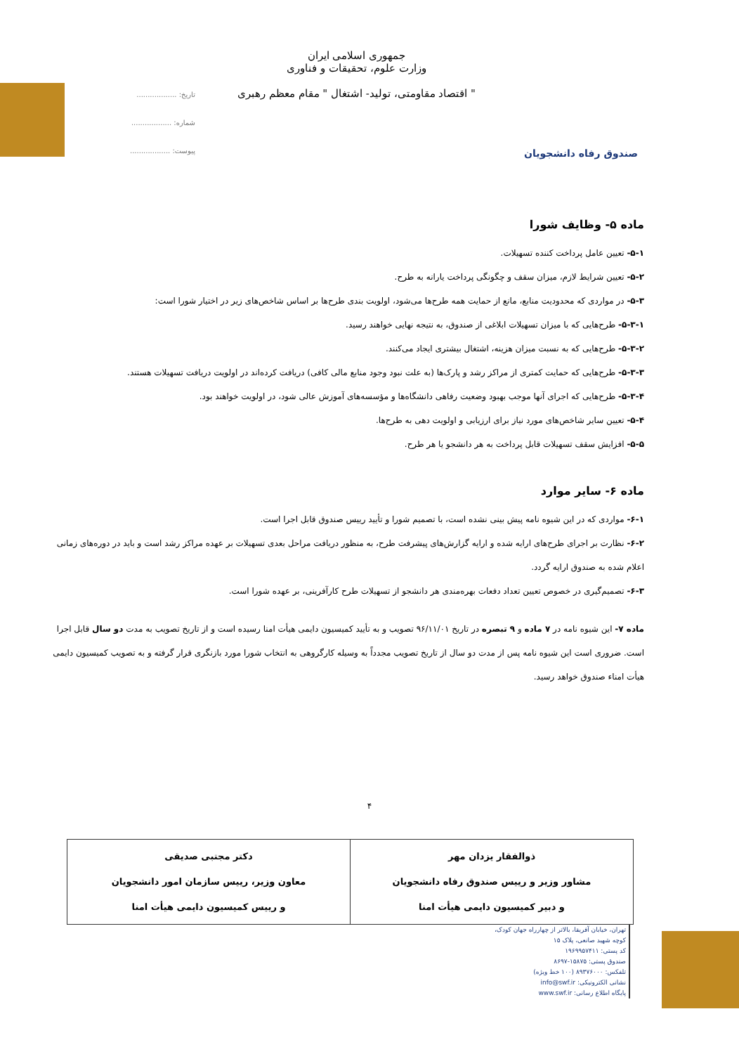صندوق رفاه دانشجویان
جمهوری اسلامی ایران
وزارت علوم، تحقیقات و فناوری
" اقتصاد مقاومتی، تولید- اشتغال " مقام معظم رهبری
تاریخ: ..................
شماره: ..................
پیوست: ..................
ماده ۵- وظایف شورا
۵-۱- تعیین عامل پرداخت کننده تسهیلات.
۵-۲- تعیین شرایط لازم، میزان سقف و چگونگی پرداخت یارانه به طرح.
۵-۳- در مواردی که محدودیت منابع، مانع از حمایت همه طرح‌ها می‌شود، اولویت بندی طرح‌ها بر اساس شاخص‌های زیر در اختیار شورا است:
۵-۳-۱- طرح‌هایی که با میزان تسهیلات ابلاغی از صندوق، به نتیجه نهایی خواهند رسید.
۵-۳-۲- طرح‌هایی که به نسبت میزان هزینه، اشتغال بیشتری ایجاد می‌کنند.
۵-۳-۳- طرح‌هایی که حمایت کمتری از مراکز رشد و پارک‌ها (به علت نبود وجود منابع مالی کافی) دریافت کرده‌اند در اولویت دریافت تسهیلات هستند.
۵-۳-۴- طرح‌هایی که اجرای آنها موجب بهبود وضعیت رفاهی دانشگاه‌ها و مؤسسه‌های آموزش عالی شود، در اولویت خواهند بود.
۵-۴- تعیین سایر شاخص‌های مورد نیاز برای ارزیابی و اولویت دهی به طرح‌ها.
۵-۵- افزایش سقف تسهیلات قابل پرداخت به هر دانشجو یا هر طرح.
ماده ۶- سایر موارد
۶-۱- مواردی که در این شیوه نامه پیش بینی نشده است، با تصمیم شورا و تأیید رییس صندوق قابل اجرا است.
۶-۲- نظارت بر اجرای طرح‌های ارایه شده و ارایه گزارش‌های پیشرفت طرح، به منظور دریافت مراحل بعدی تسهیلات بر عهده مراکز رشد است و باید در دوره‌های زمانی اعلام شده به صندوق ارایه گردد.
۶-۳- تصمیم‌گیری در خصوص تعیین تعداد دفعات بهره‌مندی هر دانشجو از تسهیلات طرح کارآفرینی، بر عهده شورا است.
ماده ۷- این شیوه نامه در ۷ ماده و ۹ تبصره در تاریخ ۹۶/۱۱/۰۱ تصویب و به تأیید کمیسیون دایمی هیأت امنا رسیده است و از تاریخ تصویب به مدت دو سال قابل اجرا است. ضروری است این شیوه نامه پس از مدت دو سال از تاریخ تصویب مجدداً به وسیله کارگروهی به انتخاب شورا مورد بازنگری قرار گرفته و به تصویب کمیسیون دایمی هیأت امناء صندوق خواهد رسید.
۴
| ذوالفقار یزدان مهر مشاور وزیر و رییس صندوق رفاه دانشجویان و دبیر کمیسیون دایمی هیأت امنا | دکتر مجتبی صدیقی معاون وزیر، رییس سازمان امور دانشجویان و رییس کمیسیون دایمی هیأت امنا |
تهران، خیابان آفریقا، بالاتر از چهارراه جهان کودک، کوچه شهید صانعی، پلاک ۱۵
کد پستی: ۱۹۶۹۹۵۷۴۱۱
صندوق پستی: ۱۵۸۷۵-۸۶۹۷
تلفکس: ۸۹۳۷۶۰۰۰ (۱۰۰ خط ویژه)
نشانی الکترونیکی: info@swf.ir
پایگاه اطلاع رسانی: www.swf.ir